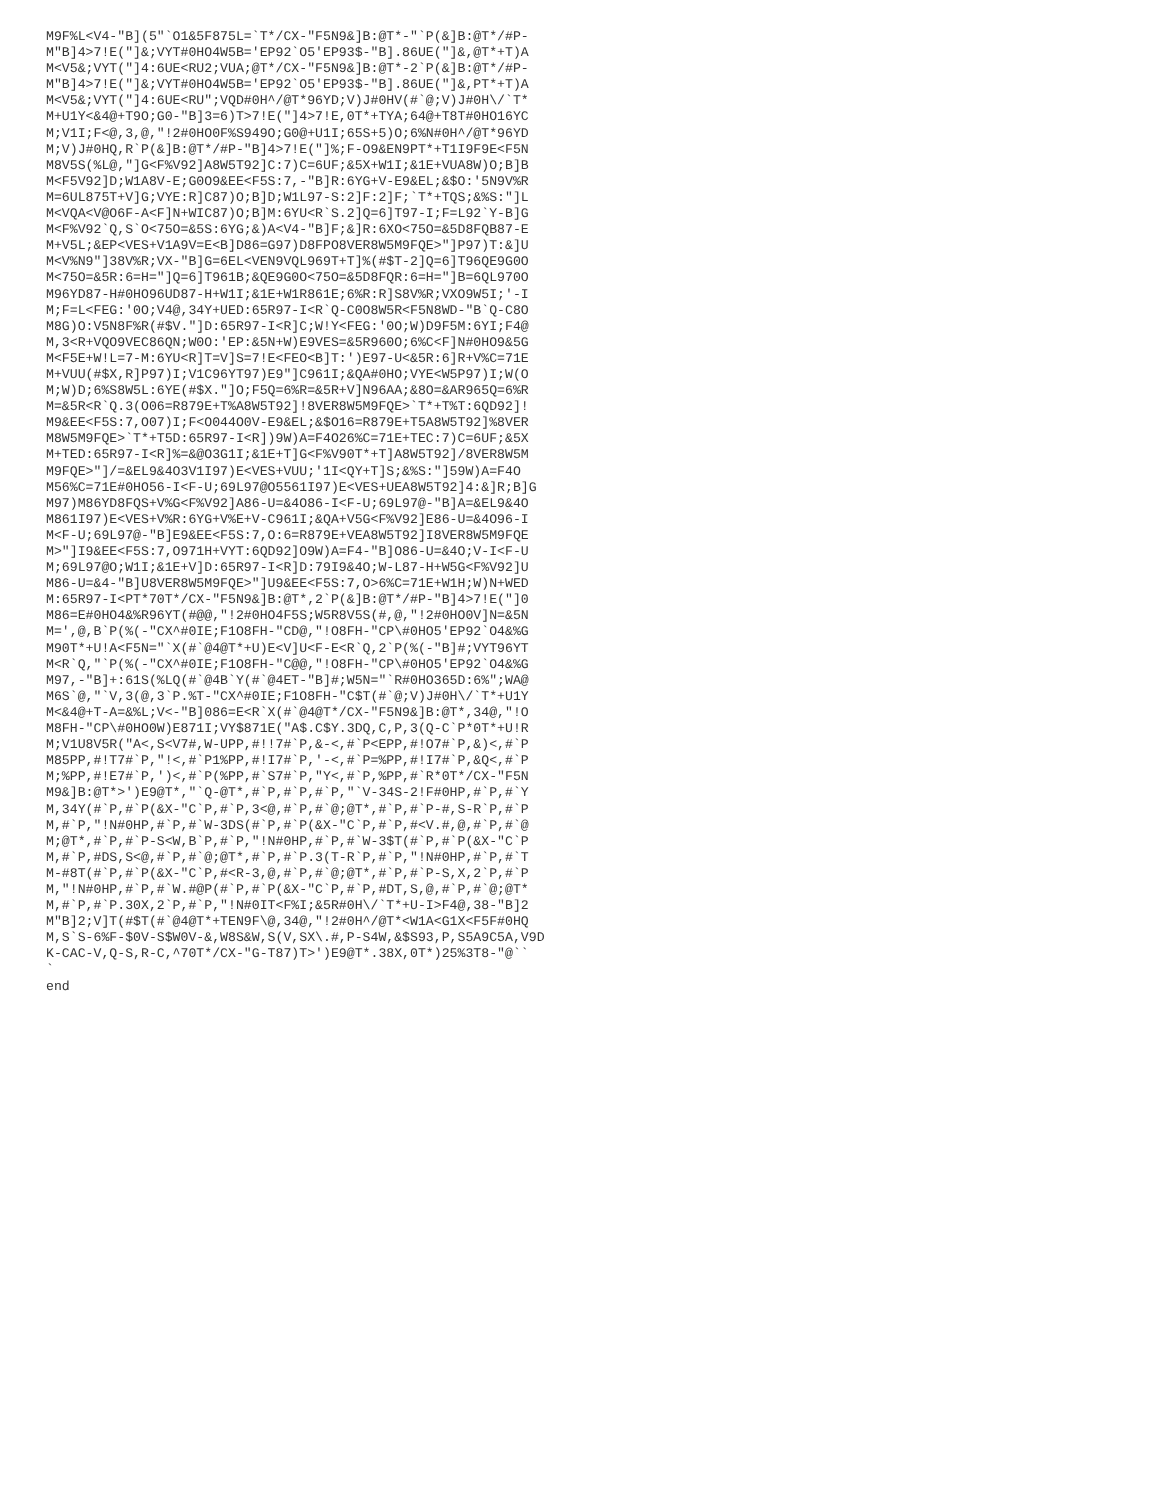M9F%L<V4-"B](5"`O1&5F875L=`T*/CX-"F5N9&]B:@T*-"`P(&]B:@T*/#P-
M"B]4>7!E("]&;VYT#0HO4W5B='EP92`O5'EP93$-"B].86UE("]&,@T*+T)A
M<V5&;VYT("]4:6UE<RU2;VUA;@T*/CX-"F5N9&]B:@T*-2`P(&]B:@T*/#P-
M"B]4>7!E("]&;VYT#0HO4W5B='EP92`O5'EP93$-"B].86UE("]&,PT*+T)A
M<V5&;VYT("]4:6UE<RU";VQD#0H^/@T*96YD;V)J#0HV(#`@;V)J#0H\/`T*
M+U1Y<&4@+T9O;G0-"B]3=6)T>7!E("]4>7!E,0T*+TYA;64@+T8T#0HO16YC
M;V1I;F<@,3,@,"!2#0HO0F%S949O;G0@+U1I;65S+5)O;6%N#0H^/@T*96YD
M;V)J#0HQ,R`P(&]B:@T*/#P-"B]4>7!E("]%;F-O9&EN9PT*+T1I9F9E<F5N
M8V5S(%L@,"]G<F%V92]A8W5T92]C:7)C=6UF;&5X+W1I;&1E+VUA8W)O;B]B
M<F5V92]D;W1A8V-E;G0O9&EE<F5S:7,-"B]R:6YG+V-E9&EL;&$O:'5N9V%R
M=6UL875T+V]G;VYE:R]C87)O;B]D;W1L97-S:2]F:2]F;`T*+TQS;&%S:"]L
M<VQA<V@O6F-A<F]N+WIC87)O;B]M:6YU<R`S.2]Q=6]T97-I;F=L92`Y-B]G
M<F%V92`Q,S`O<75O=&5S:6YG;&)A<V4-"B]F;&]R:6XO<75O=&5D8FQB87-E
M+V5L;&EP<VES+V1A9V=E<B]D86=G97)D8FPO8VER8W5M9FQE>"]P97)T:&]U
M<V%N9"]38V%R;VX-"B]G=6EL<VEN9VQL969T+T]%(#$T-2]Q=6]T96QE9G0O
M<75O=&5R:6=H="]Q=6]T961B;&QE9G0O<75O=&5D8FQR:6=H="]B=6QL970O
M96YD87-H#0HO96UD87-H+W1I;&1E+W1R861E;6%R:R]S8V%R;VXO9W5I;'-I
M;F=L<FEG:'0O;V4@,34Y+UED:65R97-I<R`Q-C0O8W5R<F5N8WD-"B`Q-C8O
M8G)O:V5N8F%R(#$V."]D:65R97-I<R]C;W!Y<FEG:'0O;W)D9F5M:6YI;F4@
M,3<R+VQO9VEC86QN;W0O:'EP:&5N+W)E9VES=&5R960O;6%C<F]N#0HO9&5G
M<F5E+W!L=7-M:6YU<R]T=V]S=7!E<FEO<B]T:')E97-U<&5R:6]R+V%C=71E
M+VUU(#$X,R]P97)I;V1C96YT97)E9"]C961I;&QA#0HO;VYE<W5P97)I;W(O
M;W)D;6%S8W5L:6YE(#$X."]O;F5Q=6%R=&5R+V]N96AA;&8O=&AR965Q=6%R
M=&5R<R`Q.3(O06=R879E+T%A8W5T92]!8VER8W5M9FQE>`T*+T%T:6QD92]!
M9&EE<F5S:7,O07)I;F<O044O0V-E9&EL;&$O16=R879E+T5A8W5T92]%8VER
M8W5M9FQE>`T*+T5D:65R97-I<R])9W)A=F4O26%C=71E+TEC:7)C=6UF;&5X
M+TED:65R97-I<R]%=&@O3G1I;&1E+T]G<F%V90T*+T]A8W5T92]/8VER8W5M
M9FQE>"]/=&EL9&4O3V1I97)E<VES+VUU;'1I<QY+T]S;&%S:"]59W)A=F4O
M56%C=71E#0HO56-I<F-U;69L97@O5561I97)E<VES+UEA8W5T92]4:&]R;B]G
M97)M86YD8FQS+V%G<F%V92]A86-U=&4O86-I<F-U;69L97@-"B]A=&EL9&4O
M861I97)E<VES+V%R:6YG+V%E+V-C961I;&QA+V5G<F%V92]E86-U=&4O96-I
M<F-U;69L97@-"B]E9&EE<F5S:7,O:6=R879E+VEA8W5T92]I8VER8W5M9FQE
M>"]I9&EE<F5S:7,O971H+VYT:6QD92]O9W)A=F4-"B]O86-U=&4O;V-I<F-U
M;69L97@O;W1I;&1E+V]D:65R97-I<R]D:79I9&4O;W-L87-H+W5G<F%V92]U
M86-U=&4-"B]U8VER8W5M9FQE>"]U9&EE<F5S:7,O>6%C=71E+W1H;W)N+WED
M:65R97-I<PT*70T*/CX-"F5N9&]B:@T*,2`P(&]B:@T*/#P-"B]4>7!E("]0
M86=E#0HO4&%R96YT(#@@,"!2#0HO4F5S;W5R8V5S(#,@,"!2#0HO0V]N=&5N
M=',@,B`P(%(-"CX^#0IE;F1O8FH-"CD@,"!O8FH-"CP\#0HO5'EP92`O4&%G
M90T*+U!A<F5N="`X(#`@4@T*+U)E<V]U<F-E<R`Q,2`P(%(-"B]#;VYT96YT
M<R`Q,"`P(%(-"CX^#0IE;F1O8FH-"C@@,"!O8FH-"CP\#0HO5'EP92`O4&%G
M97,-"B]+:61S(%LQ(#`@4B`Y(#`@4ET-"B]#;W5N="`R#0HO365D:6%";WA@
M6S`@,"`V,3(@,3`P.%T-"CX^#0IE;F1O8FH-"C$T(#`@;V)J#0H\/`T*+U1Y
M<&4@+T-A=&%L;V<-"B]086=E<R`X(#`@4@T*/CX-"F5N9&]B:@T*,34@,"!O
M8FH-"CP\#0HO0W)E871I;VY$871E("A$.C$Y.3DQ,C,P,3(Q-C`P*0T*+U!R
M;V1U8V5R("A<,S<V7#,W-UPP,#!!7#`P,&-<,#`P<EPP,#!O7#`P,&)<,#`P
M85PP,#!T7#`P,"!<,#`P1%PP,#!I7#`P,'-<,#`P=%PP,#!I7#`P,&Q<,#`P
M;%PP,#!E7#`P,')<,#`P(%PP,#`S7#`P,"Y<,#`P,%PP,#`R*0T*/CX-"F5N
M9&]B:@T*>')E9@T*,"`Q-@T*,#`P,#`P,#`P,"`V-34S-2!F#0HP,#`P,#`Y
M,34Y(#`P,#`P(&X-"C`P,#`P,3<@,#`P,#`@;@T*,#`P,#`P-#,S-R`P,#`P
M,#`P,"!N#0HP,#`P,#`W-3DS(#`P,#`P(&X-"C`P,#`P,#<V.#,@,#`P,#`@
M;@T*,#`P,#`P-S<W,B`P,#`P,"!N#0HP,#`P,#`W-3$T(#`P,#`P(&X-"C`P
M,#`P,#DS,S<@,#`P,#`@;@T*,#`P,#`P.3(T-R`P,#`P,"!N#0HP,#`P,#`T
M-#8T(#`P,#`P(&X-"C`P,#<R-3,@,#`P,#`@;@T*,#`P,#`P-S,X,2`P,#`P
M,"!N#0HP,#`P,#`W.#@P(#`P,#`P(&X-"C`P,#`P,#DT,S,@,#`P,#`@;@T*
M,#`P,#`P.30X,2`P,#`P,"!N#0IT<F%I;&5R#0H\/`T*+U-I>F4@,38-"B]2
M"B]2;V]T(#$T(#`@4@T*+TEN9F\@,34@,"!2#0H^/@T*<W1A<G1X<F5F#0HQ
M,S`S-6%F-$0V-S$W0V-&,W8S&W,S(V,SX\.#,P-S4W,&$S93,P,S5A9C5A,V9D
K-CAC-V,Q-S,R-C,^70T*/CX-"G-T87)T>')E9@T*.38X,0T*)25%3T8-"@``
`
end